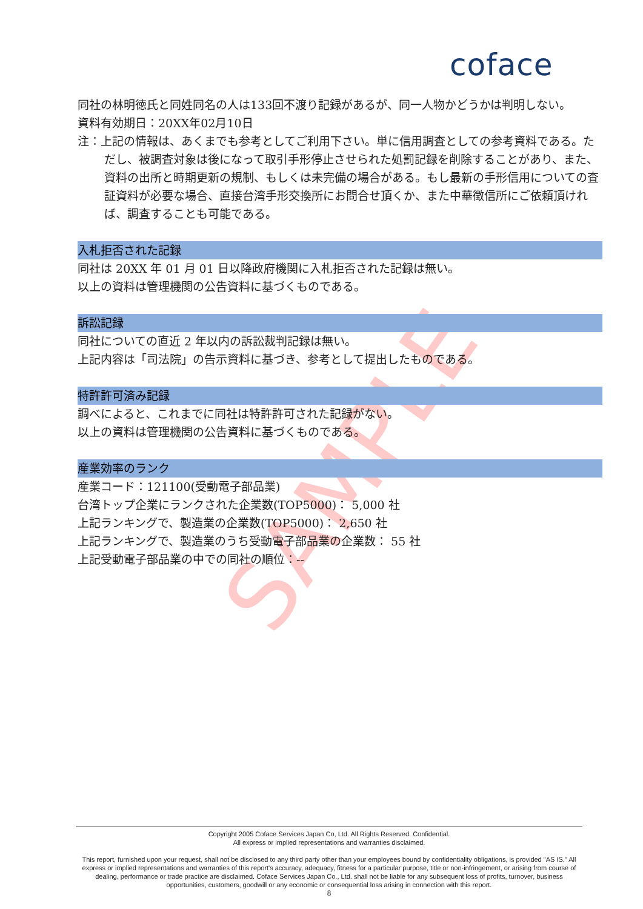SAMPLE
coface
同社の林明徳氏と同姓同名の人は133回不渡り記録があるが、同一人物かどうかは判明しない。
資料有効期日：20XX年02月10日
注：上記の情報は、あくまでも参考としてご利用下さい。単に信用調査としての参考資料である。ただし、被調査対象は後になって取引手形停止させられた処罰記録を削除することがあり、また、資料の出所と時期更新の規制、もしくは未完備の場合がある。もし最新の手形信用についての査証資料が必要な場合、直接台湾手形交換所にお問合せ頂くか、また中華徴信所にご依頼頂ければ、調査することも可能である。
入札拒否された記録
同社は 20XX 年 01 月 01 日以降政府機関に入札拒否された記録は無い。
以上の資料は管理機関の公告資料に基づくものである。
訴訟記録
同社についての直近 2 年以内の訴訟裁判記録は無い。
上記内容は「司法院」の告示資料に基づき、参考として提出したものである。
特許許可済み記録
調べによると、これまでに同社は特許許可された記録がない。
以上の資料は管理機関の公告資料に基づくものである。
産業効率のランク
産業コード：121100(受動電子部品業)
台湾トップ企業にランクされた企業数(TOP5000)： 5,000 社
上記ランキングで、製造業の企業数(TOP5000)： 2,650 社
上記ランキングで、製造業のうち受動電子部品業の企業数： 55 社
上記受動電子部品業の中での同社の順位：--
Copyright 2005 Coface Services Japan Co, Ltd. All Rights Reserved. Confidential.
All express or implied representations and warranties disclaimed.
This report, furnished upon your request, shall not be disclosed to any third party other than your employees bound by confidentiality obligations, is provided "AS IS." All express or implied representations and warranties of this report's accuracy, adequacy, fitness for a particular purpose, title or non-infringement, or arising from course of dealing, performance or trade practice are disclaimed. Coface Services Japan Co., Ltd. shall not be liable for any subsequent loss of profits, turnover, business opportunities, customers, goodwill or any economic or consequential loss arising in connection with this report.
8